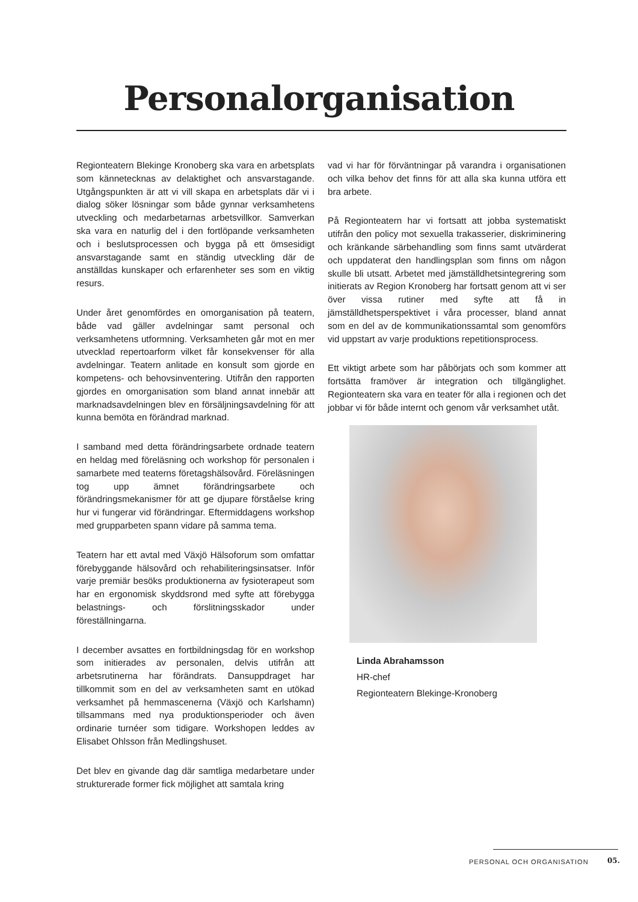Personalorganisation
Regionteatern Blekinge Kronoberg ska vara en arbetsplats som kännetecknas av delaktighet och ansvarstagande. Utgångspunkten är att vi vill skapa en arbetsplats där vi i dialog söker lösningar som både gynnar verksamhetens utveckling och medarbetarnas arbetsvillkor. Samverkan ska vara en naturlig del i den fortlöpande verksamheten och i beslutsprocessen och bygga på ett ömsesidigt ansvarstagande samt en ständig utveckling där de anställdas kunskaper och erfarenheter ses som en viktig resurs.
Under året genomfördes en omorganisation på teatern, både vad gäller avdelningar samt personal och verksamhetens utformning. Verksamheten går mot en mer utvecklad repertoarform vilket får konsekvenser för alla avdelningar. Teatern anlitade en konsult som gjorde en kompetens- och behovsinventering. Utifrån den rapporten gjordes en omorganisation som bland annat innebär att marknadsavdelningen blev en försäljningsavdelning för att kunna bemöta en förändrad marknad.
I samband med detta förändringsarbete ordnade teatern en heldag med föreläsning och workshop för personalen i samarbete med teaterns företagshälsovård. Föreläsningen tog upp ämnet förändringsarbete och förändringsmekanismer för att ge djupare förståelse kring hur vi fungerar vid förändringar. Eftermiddagens workshop med grupparbeten spann vidare på samma tema.
Teatern har ett avtal med Växjö Hälsoforum som omfattar förebyggande hälsovård och rehabiliteringsinsatser. Inför varje premiär besöks produktionerna av fysioterapeut som har en ergonomisk skyddsrond med syfte att förebygga belastnings- och förslitningsskador under föreställningarna.
I december avsattes en fortbildningsdag för en workshop som initierades av personalen, delvis utifrån att arbetsrutinerna har förändrats. Dansuppdraget har tillkommit som en del av verksamheten samt en utökad verksamhet på hemmascenerna (Växjö och Karlshamn) tillsammans med nya produktionsperioder och även ordinarie turnéer som tidigare. Workshopen leddes av Elisabet Ohlsson från Medlingshuset.
Det blev en givande dag där samtliga medarbetare under strukturerade former fick möjlighet att samtala kring
vad vi har för förväntningar på varandra i organisationen och vilka behov det finns för att alla ska kunna utföra ett bra arbete.
På Regionteatern har vi fortsatt att jobba systematiskt utifrån den policy mot sexuella trakasserier, diskriminering och kränkande särbehandling som finns samt utvärderat och uppdaterat den handlingsplan som finns om någon skulle bli utsatt. Arbetet med jämställdhetsintegrering som initierats av Region Kronoberg har fortsatt genom att vi ser över vissa rutiner med syfte att få in jämställdhetsperspektivet i våra processer, bland annat som en del av de kommunikationssamtal som genomförs vid uppstart av varje produktions repetitionsprocess.
Ett viktigt arbete som har påbörjats och som kommer att fortsätta framöver är integration och tillgänglighet. Regionteatern ska vara en teater för alla i regionen och det jobbar vi för både internt och genom vår verksamhet utåt.
Linda Abrahamsson
HR-chef
Regionteatern Blekinge-Kronoberg
PERSONAL OCH ORGANISATION 05.